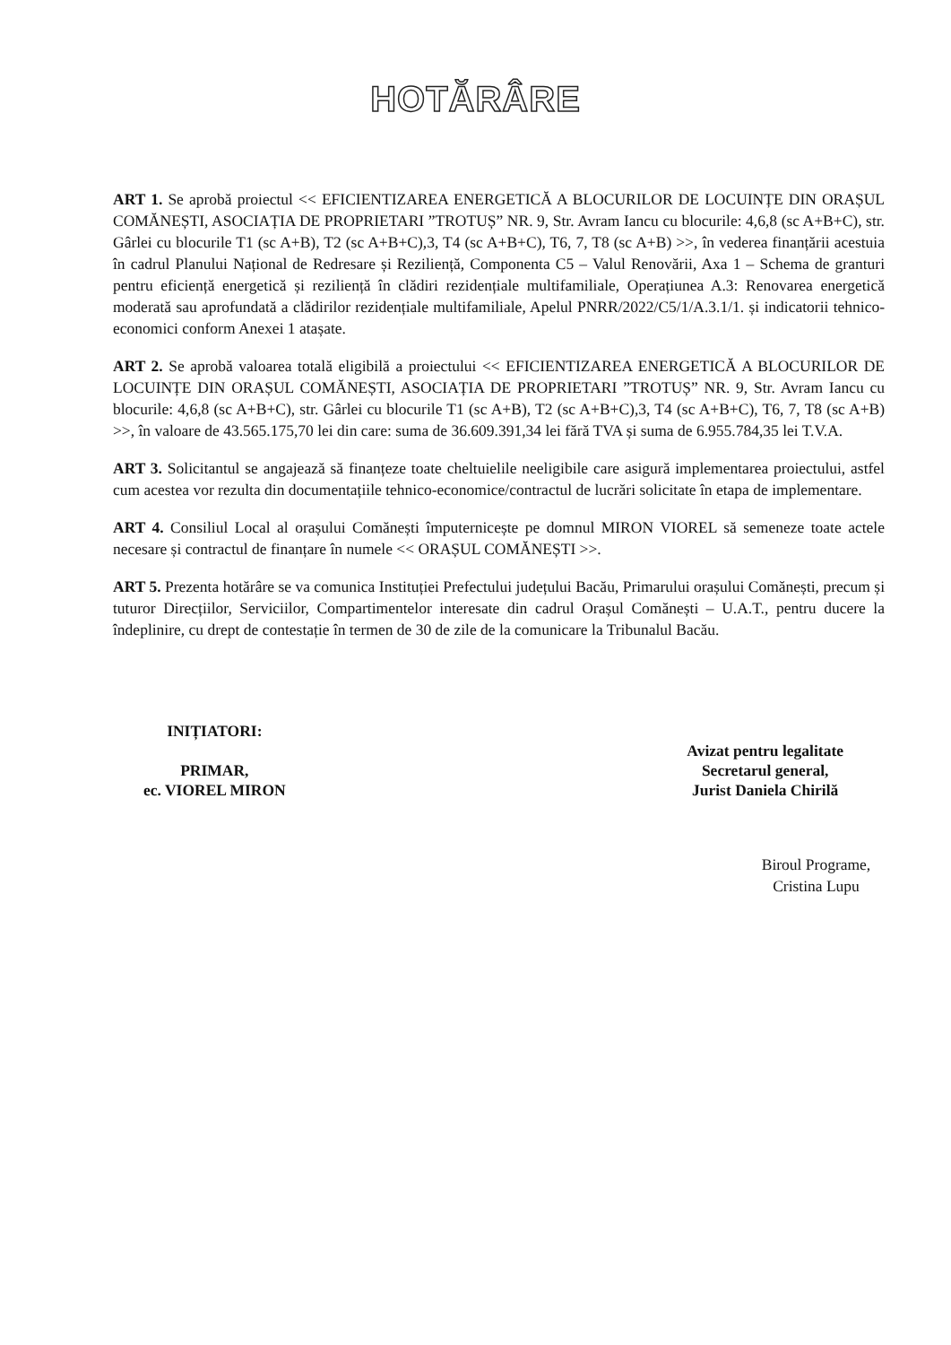HOTĂRÂRE
ART 1. Se aprobă proiectul << EFICIENTIZAREA ENERGETICĂ A BLOCURILOR DE LOCUINȚE DIN ORAȘUL COMĂNEȘTI, ASOCIAȚIA DE PROPRIETARI ”TROTUȘ” NR. 9, Str. Avram Iancu cu blocurile: 4,6,8 (sc A+B+C), str. Gârlei cu blocurile T1 (sc A+B), T2 (sc A+B+C),3, T4 (sc A+B+C), T6, 7, T8 (sc A+B) >>, în vederea finanțării acestuia în cadrul Planului Național de Redresare și Reziliență, Componenta C5 – Valul Renovării, Axa 1 – Schema de granturi pentru eficiență energetică și reziliență în clădiri rezidențiale multifamiliale, Operațiunea A.3: Renovarea energetică moderată sau aprofundată a clădirilor rezidențiale multifamiliale, Apelul PNRR/2022/C5/1/A.3.1/1. și indicatorii tehnico-economici conform Anexei 1 atașate.
ART 2. Se aprobă valoarea totală eligibilă a proiectului << EFICIENTIZAREA ENERGETICĂ A BLOCURILOR DE LOCUINȚE DIN ORAȘUL COMĂNEȘTI, ASOCIAȚIA DE PROPRIETARI ”TROTUȘ” NR. 9, Str. Avram Iancu cu blocurile: 4,6,8 (sc A+B+C), str. Gârlei cu blocurile T1 (sc A+B), T2 (sc A+B+C),3, T4 (sc A+B+C), T6, 7, T8 (sc A+B) >>, în valoare de 43.565.175,70 lei din care: suma de 36.609.391,34 lei fără TVA și suma de 6.955.784,35 lei T.V.A.
ART 3. Solicitantul se angajează să finanțeze toate cheltuielile neeligibile care asigură implementarea proiectului, astfel cum acestea vor rezulta din documentațiile tehnico-economice/contractul de lucrări solicitate în etapa de implementare.
ART 4. Consiliul Local al orașului Comănești împuternicește pe domnul MIRON VIOREL să semeneze toate actele necesare și contractul de finanțare în numele << ORAȘUL COMĂNEȘTI >>.
ART 5. Prezenta hotărâre se va comunica Instituției Prefectului județului Bacău, Primarului orașului Comănești, precum și tuturor Direcțiilor, Serviciilor, Compartimentelor interesate din cadrul Orașul Comănești – U.A.T., pentru ducere la îndeplinire, cu drept de contestație în termen de 30 de zile de la comunicare la Tribunalul Bacău.
INIȚIATORI:
PRIMAR,
ec. VIOREL MIRON
Avizat pentru legalitate
Secretarul general,
Jurist Daniela Chirilă
Biroul Programe,
Cristina Lupu